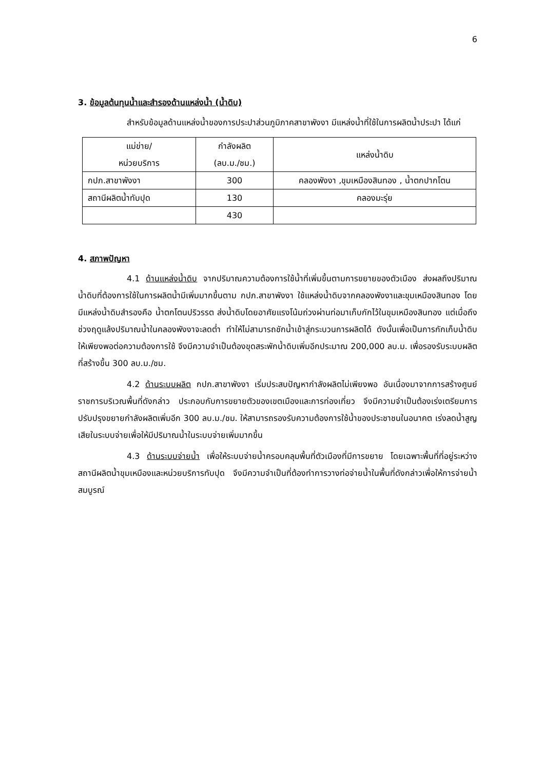6
3. ข้อมูลต้นทุนน้ำและสำรองด้านแหล่งน้ำ (น้ำดิบ)
สำหรับข้อมูลด้านแหล่งน้ำของการประปาส่วนภูมิภาคสาขาพังงา มีแหล่งน้ำที่ใช้ในการผลิตน้ำประปา ได้แก่
| แม่ข่าย/ หน่วยบริการ | กำลังผลิต (ลบ.ม./ชม.) | แหล่งน้ำดิบ |
| --- | --- | --- |
| กปภ.สาขาพังงา | 300 | คลองพังงา ,ขุมเหมืองสินทอง , น้ำตกปากโตน |
| สถานีผลิตน้ำทับปุด | 130 | คลองมะรุ่ย |
| | 430 | |
4. สภาพปัญหา
4.1 ด้านแหล่งน้ำดิบ จากปริมาณความต้องการใช้น้ำที่เพิ่มขึ้นตามการขยายของตัวเมือง ส่งผลถึงปริมาณน้ำดิบที่ต้องการใช้ในการผลิตน้ำมีเพิ่มมากขึ้นตาม กปภ.สาขาพังงา ใช้แหล่งน้ำดิบจากคลองพังงาและขุมเหมืองสินทอง โดยมีแหล่งน้ำดิบสำรองคือ น้ำตกโตนปริวรรต ส่งน้ำดิบโดยอาศัยแรงโน้มถ่วงผ่านท่อมาเก็บกักไว้ในขุมเหมืองสินทอง แต่เมื่อถึงช่วงฤดูแล้งปริมาณน้ำในคลองพังงาจะลดต่ำ ทำให้ไม่สามารถชักน้ำเข้าสู่กระบวนการผลิตได้ ดังนั้นเพื่อเป็นการกักเก็บน้ำดิบให้เพียงพอต่อความต้องการใช้ จึงมีความจำเป็นต้องขุดสระพักน้ำดิบเพิ่มอีกประมาณ 200,000 ลบ.ม. เพื่อรองรับระบบผลิตที่สร้างขึ้น 300 ลบ.ม./ชม.
4.2 ด้านระบบผลิต กปภ.สาขาพังงา เริ่มประสบปัญหากำลังผลิตไม่เพียงพอ อันเนื่องมาจากการสร้างศูนย์ราชการบริเวณพื้นที่ดังกล่าว ประกอบกับการขยายตัวของเขตเมืองและการท่องเที่ยว จึงมีความจำเป็นต้องเร่งเตรียมการปรับปรุงขยายกำลังผลิตเพิ่มอีก 300 ลบ.ม./ชม. ให้สามารถรองรับความต้องการใช้น้ำของประชาชนในอนาคต เร่งลดน้ำสูญเสียในระบบจ่ายเพื่อให้มีปริมาณน้ำในระบบจ่ายเพิ่มมากขึ้น
4.3 ด้านระบบจ่ายน้ำ เพื่อให้ระบบจ่ายน้ำครอบคลุมพื้นที่ตัวเมืองที่มีการขยาย โดยเฉพาะพื้นที่ที่อยู่ระหว่างสถานีผลิตน้ำขุมเหมืองและหน่วยบริการทับปุด จึงมีความจำเป็นที่ต้องทำการวางท่อจ่ายน้ำในพื้นที่ดังกล่าวเพื่อให้การจ่ายน้ำสมบูรณ์